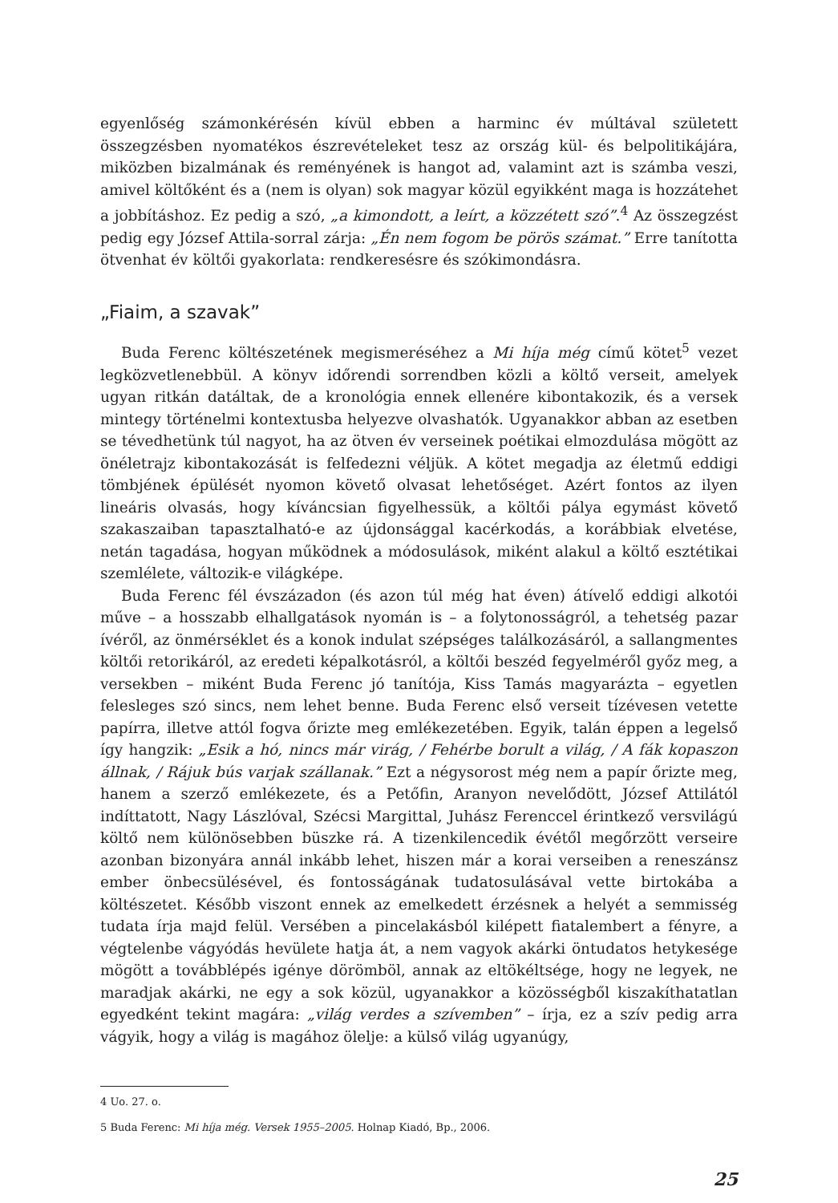egyenlőség számonkérésén kívül ebben a harminc év múltával született összegzésben nyomatékos észrevételeket tesz az ország kül- és belpolitikájára, miközben bizalmának és reményének is hangot ad, valamint azt is számba veszi, amivel költőként és a (nem is olyan) sok magyar közül egyikként maga is hozzátehet a jobbításhoz. Ez pedig a szó, „a kimondott, a leírt, a közzétett szó”.<sup>4</sup> Az összegzést pedig egy József Attila-sorral zárja: „Én nem fogom be pörös számat.” Erre tanította ötvenhat év költői gyakorlata: rendkeresésre és szókimondásra.
„Fiaim, a szavak”
Buda Ferenc költészetének megismeréséhez a Mi híja még című kötet<sup>5</sup> vezet legközvetlenebbül. A könyv időrendi sorrendben közli a költő verseit, amelyek ugyan ritkán datáltak, de a kronológia ennek ellenére kibontakozik, és a versek mintegy történelmi kontextusba helyezve olvashatók. Ugyanakkor abban az esetben se tévedhetünk túl nagyot, ha az ötven év verseinek poétikai elmozdulása mögött az önéletrajz kibontakozását is felfedezni véljük. A kötet megadja az életmű eddigi tömbjének épülését nyomon követő olvasat lehetőséget. Azért fontos az ilyen lineáris olvasás, hogy kíváncsian figyelhessük, a költői pálya egymást követő szakaszaiban tapasztalható-e az újdonsággal kacérkodás, a korábbiak elvetése, netán tagadása, hogyan működnek a módosulások, miként alakul a költő esztétikai szemlélete, változik-e világképe.
Buda Ferenc fél évszázadon (és azon túl még hat éven) átívelő eddigi alkotói műve – a hosszabb elhallgatások nyomán is – a folytonosságról, a tehetség pazar ívéről, az önmérséklet és a konok indulat szépséges találkozásáról, a sallangmentes költői retorikáról, az eredeti képalkotásról, a költői beszéd fegyelméről győz meg, a versekben – miként Buda Ferenc jó tanítója, Kiss Tamás magyarázta – egyetlen felesleges szó sincs, nem lehet benne. Buda Ferenc első verseit tízévesen vetette papírra, illetve attól fogva őrizte meg emlékezetében. Egyik, talán éppen a legelső így hangzik: „Esik a hó, nincs már virág, / Fehérbe borult a világ, / A fák kopaszon állnak, / Rájuk bús varjak szállanak.” Ezt a négysorost még nem a papír őrizte meg, hanem a szerző emlékezete, és a Petőfin, Aranyon nevelődött, József Attilától indíttatott, Nagy Lászlóval, Szécsi Margittal, Juhász Ferenccel érintkező versvilágú költő nem különösebben büszke rá. A tizenkilencedik évétől megőrzött verseire azonban bizonyára annál inkább lehet, hiszen már a korai verseiben a reneszánsz ember önbecsülésével, és fontosságának tudatosulásával vette birtokába a költészetet. Később viszont ennek az emelkedett érzésnek a helyét a semmisség tudata írja majd felül. Versében a pincelakásból kilépett fiatalembert a fényre, a végtelenbe vágyódás hevülete hatja át, a nem vagyok akárki öntudatos hetykesége mögött a továbblépés igénye dörömböl, annak az eltökéltsége, hogy ne legyek, ne maradjak akárki, ne egy a sok közül, ugyanakkor a közösségből kiszakíthatatlan egyedként tekint magára: „világ verdes a szívemben” – írja, ez a szív pedig arra vágyik, hogy a világ is magához ölelje: a külső világ ugyanúgy,
4 Uo. 27. o.
5 Buda Ferenc: Mi híja még. Versek 1955–2005. Holnap Kiadó, Bp., 2006.
25